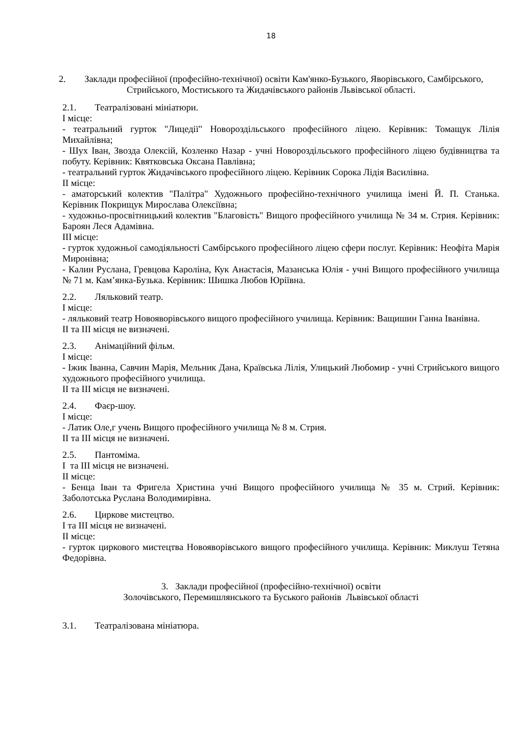18
2. Заклади професійної (професійно-технічної) освіти Кам'янко-Бузького, Яворівського, Самбірського, Стрийського, Мостиського та Жидачівського районів Львівської області.
2.1. Театралізовані мініатюри.
І місце:
- театральний гурток "Лицедії" Новороздільського професійного ліцею. Керівник: Томащук Лілія Михайлівна;
- Шух Іван, Звозда Олексій, Козленко Назар - учні Новороздільського професійного ліцею будівництва та побуту. Керівник: Квятковська Оксана Павлівна;
- театральний гурток Жидачівського професійного ліцею. Керівник Сорока Лідія Василівна.
ІІ місце:
- аматорський колектив "Палітра" Художнього професійно-технічного училища імені Й. П. Станька. Керівник Покрищук Мирослава Олексіївна;
- художньо-просвітницький колектив "Благовість" Вищого професійного училища № 34 м. Стрия. Керівник: Бароян Леся Адамівна.
ІІІ місце:
- гурток художньої самодіяльності Самбірського професійного ліцею сфери послуг. Керівник: Неофіта Марія Миронівна;
- Калин Руслана, Гревцова Кароліна, Кук Анастасія, Мазанська Юлія - учні Вищого професійного училища № 71 м. Кам’янка-Бузька. Керівник: Шишка Любов Юріївна.
2.2. Ляльковий театр.
І місце:
- ляльковий театр Новояворівського вищого професійного училища. Керівник: Ващишин Ганна Іванівна.
ІІ та ІІІ місця не визначені.
2.3. Анімаційний фільм.
І місце:
- Іжик Іванна, Савчин Марія, Мельник Дана, Краївська Лілія, Улицький Любомир - учні Стрийського вищого художнього професійного училища.
ІІ та ІІІ місця не визначені.
2.4. Фаєр-шоу.
І місце:
- Латик Оле,г учень Вищого професійного училища № 8 м. Стрия.
ІІ та ІІІ місця не визначені.
2.5. Пантоміма.
І та ІІІ місця не визначені.
ІІ місце:
- Бенца Іван та Фригела Христина учні Вищого професійного училища № 35 м. Стрий. Керівник: Заболотська Руслана Володимирівна.
2.6. Циркове мистецтво.
І та ІІІ місця не визначені.
ІІ місце:
- гурток циркового мистецтва Новояворівського вищого професійного училища. Керівник: Миклуш Тетяна Федорівна.
3. Заклади професійної (професійно-технічної) освіти
Золочівського, Перемишлянського та Буського районів Львівської області
3.1. Театралізована мініатюра.